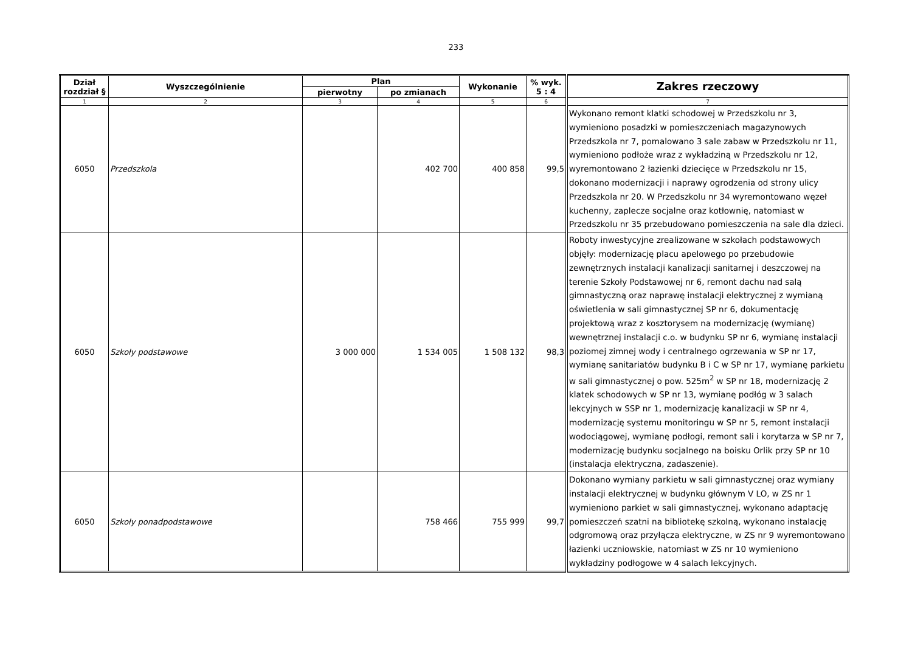233
| Dział rozdział § | Wyszczególnienie | Plan | | Wykonanie | % wyk. 5 : 4 | Zakres rzeczowy |
| --- | --- | --- | --- | --- | --- | --- |
| | | pierwotny | po zmianach | | | |
| 1 | 2 | 3 | 4 | 5 | 6 | 7 |
| 6050 | Przedszkola | | 402 700 | 400 858 | 99,5 | Wykonano remont klatki schodowej w Przedszkolu nr 3, wymieniono posadzki w pomieszczeniach magazynowych Przedszkola nr 7, pomalowano 3 sale zabaw w Przedszkolu nr 11, wymieniono podłoże wraz z wykładziną w Przedszkolu nr 12, wyremontowano 2 łazienki dziecięce w Przedszkolu nr 15, dokonano modernizacji i naprawy ogrodzenia od strony ulicy Przedszkola nr 20. W Przedszkolu nr 34 wyremontowano węzeł kuchenny, zaplecze socjalne oraz kotłownię, natomiast w Przedszkolu nr 35 przebudowano pomieszczenia na sale dla dzieci. |
| 6050 | Szkoły podstawowe | 3 000 000 | 1 534 005 | 1 508 132 | 98,3 | Roboty inwestycyjne zrealizowane w szkołach podstawowych objęły: modernizację placu apelowego po przebudowie zewnętrznych instalacji kanalizacji sanitarnej i deszczowej na terenie Szkoły Podstawowej nr 6, remont dachu nad salą gimnastyczną oraz naprawę instalacji elektrycznej z wymianą oświetlenia w sali gimnastycznej SP nr 6, dokumentację projektową wraz z kosztorysem na modernizację (wymianę) wewnętrznej instalacji c.o. w budynku SP nr 6, wymianę instalacji poziomej zimnej wody i centralnego ogrzewania w SP nr 17, wymianę sanitariatów budynku B i C w SP nr 17, wymianę parkietu w sali gimnastycznej o pow. 525m<sup>2</sup> w SP nr 18, modernizację 2 klatek schodowych w SP nr 13, wymianę podłóg w 3 salach lekcyjnych w SSP nr 1, modernizację kanalizacji w SP nr 4, modernizację systemu monitoringu w SP nr 5, remont instalacji wodociągowej, wymianę podłogi, remont sali i korytarza w SP nr 7, modernizację budynku socjalnego na boisku Orlik przy SP nr 10 (instalacja elektryczna, zadaszenie). |
| 6050 | Szkoły ponadpodstawowe | | 758 466 | 755 999 | 99,7 | Dokonano wymiany parkietu w sali gimnastycznej oraz wymiany instalacji elektrycznej w budynku głównym V LO, w ZS nr 1 wymieniono parkiet w sali gimnastycznej, wykonano adaptację pomieszczeń szatni na bibliotekę szkolną, wykonano instalację odgromową oraz przyłącza elektryczne, w ZS nr 9 wyremontowano łazienki uczniowskie, natomiast w ZS nr 10 wymieniono wykładziny podłogowe w 4 salach lekcyjnych. |